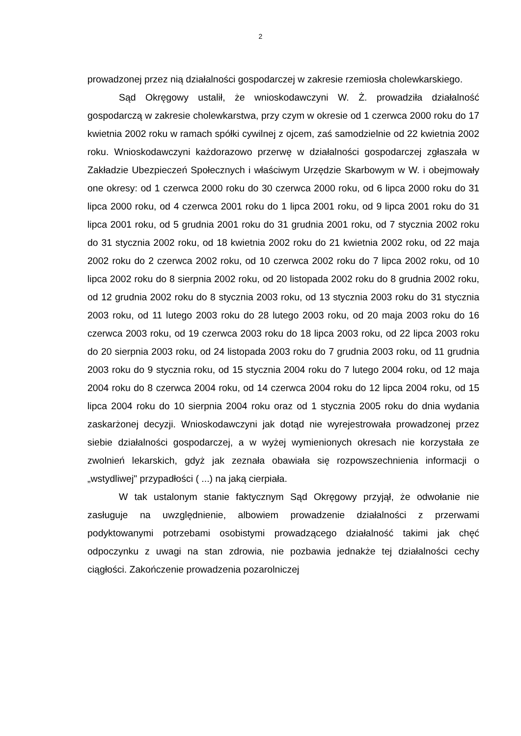2
prowadzonej przez nią działalności gospodarczej w zakresie rzemiosła cholewkarskiego.
Sąd Okręgowy ustalił, że wnioskodawczyni W. Ż. prowadziła działalność gospodarczą w zakresie cholewkarstwa, przy czym w okresie od 1 czerwca 2000 roku do 17 kwietnia 2002 roku w ramach spółki cywilnej z ojcem, zaś samodzielnie od 22 kwietnia 2002 roku. Wnioskodawczyni każdorazowo przerwę w działalności gospodarczej zgłaszała w Zakładzie Ubezpieczeń Społecznych i właściwym Urzędzie Skarbowym w W. i obejmowały one okresy: od 1 czerwca 2000 roku do 30 czerwca 2000 roku, od 6 lipca 2000 roku do 31 lipca 2000 roku, od 4 czerwca 2001 roku do 1 lipca 2001 roku, od 9 lipca 2001 roku do 31 lipca 2001 roku, od 5 grudnia 2001 roku do 31 grudnia 2001 roku, od 7 stycznia 2002 roku do 31 stycznia 2002 roku, od 18 kwietnia 2002 roku do 21 kwietnia 2002 roku, od 22 maja 2002 roku do 2 czerwca 2002 roku, od 10 czerwca 2002 roku do 7 lipca 2002 roku, od 10 lipca 2002 roku do 8 sierpnia 2002 roku, od 20 listopada 2002 roku do 8 grudnia 2002 roku, od 12 grudnia 2002 roku do 8 stycznia 2003 roku, od 13 stycznia 2003 roku do 31 stycznia 2003 roku, od 11 lutego 2003 roku do 28 lutego 2003 roku, od 20 maja 2003 roku do 16 czerwca 2003 roku, od 19 czerwca 2003 roku do 18 lipca 2003 roku, od 22 lipca 2003 roku do 20 sierpnia 2003 roku, od 24 listopada 2003 roku do 7 grudnia 2003 roku, od 11 grudnia 2003 roku do 9 stycznia roku, od 15 stycznia 2004 roku do 7 lutego 2004 roku, od 12 maja 2004 roku do 8 czerwca 2004 roku, od 14 czerwca 2004 roku do 12 lipca 2004 roku, od 15 lipca 2004 roku do 10 sierpnia 2004 roku oraz od 1 stycznia 2005 roku do dnia wydania zaskarżonej decyzji. Wnioskodawczyni jak dotąd nie wyrejestrowała prowadzonej przez siebie działalności gospodarczej, a w wyżej wymienionych okresach nie korzystała ze zwolnień lekarskich, gdyż jak zeznała obawiała się rozpowszechnienia informacji o „wstydliwej" przypadłości ( ...) na jaką cierpiała.
W tak ustalonym stanie faktycznym Sąd Okręgowy przyjął, że odwołanie nie zasługuje na uwzględnienie, albowiem prowadzenie działalności z przerwami podyktowanymi potrzebami osobistymi prowadzącego działalność takimi jak chęć odpoczynku z uwagi na stan zdrowia, nie pozbawia jednakże tej działalności cechy ciągłości. Zakończenie prowadzenia pozarolniczej